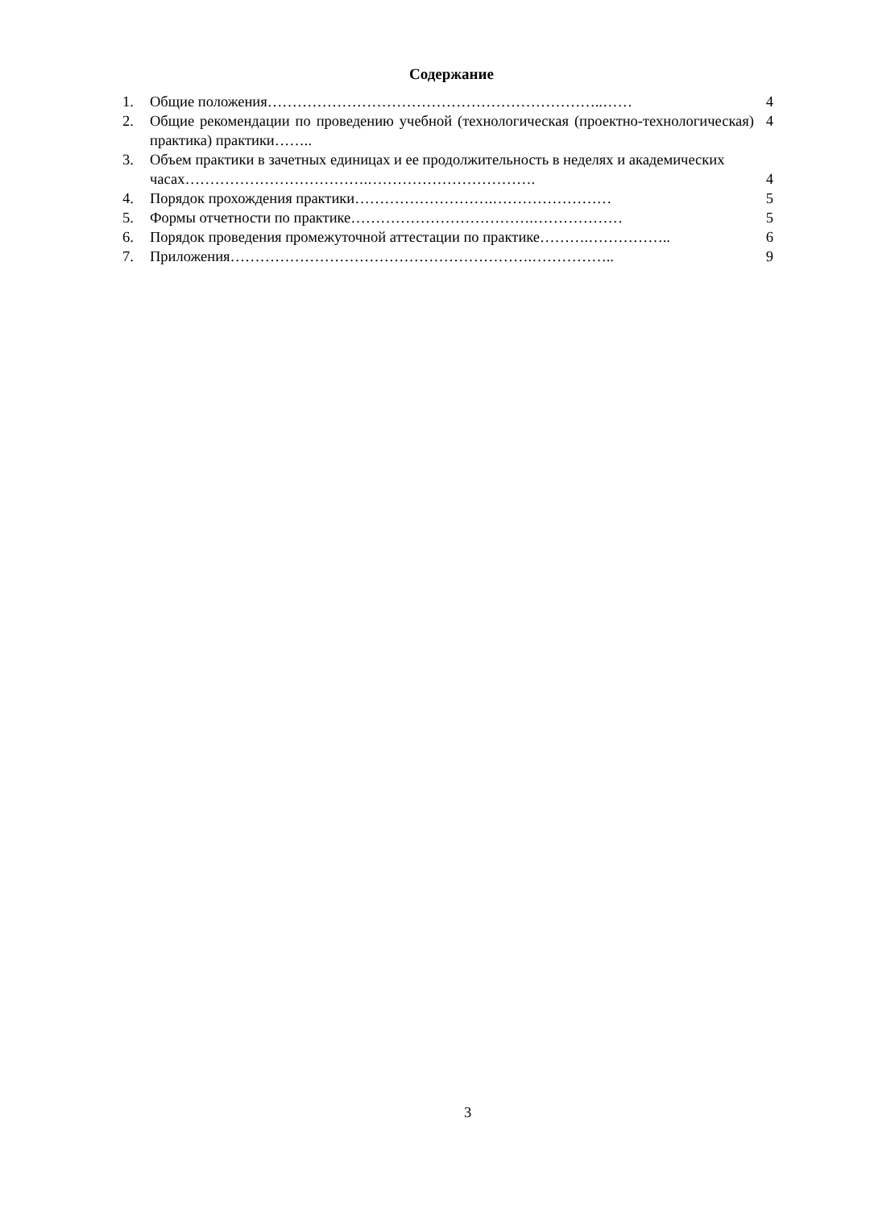Содержание
1. Общие положения…………………………………………………………..…… 4
2. Общие рекомендации по проведению учебной (технологическая (проектно-технологическая) практика) практики…….. 4
3. Объем практики в зачетных единицах и ее продолжительность в неделях и академических
часах……………………………….…………………………….
4
4. Порядок прохождения практики……………………….…………………… 5
5. Формы отчетности по практике……………………………….……………… 5
6. Порядок проведения промежуточной аттестации по практике……….…………….. 6
7. Приложения…………………………………………………….…………….. 9
3